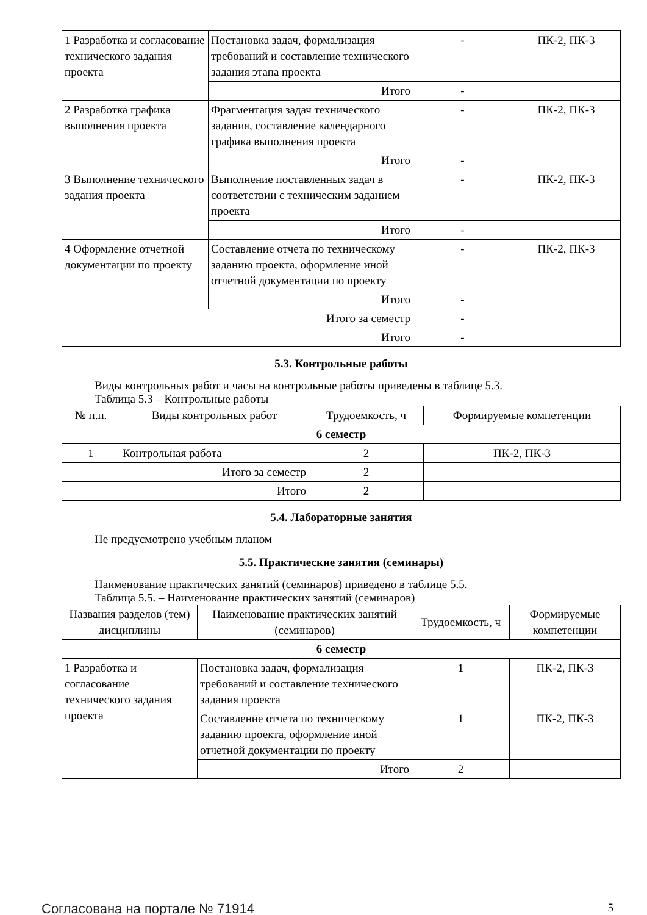| 1 Разработка и согласование технического задания проекта | Постановка задач, формализация требований и составление технического задания этапа проекта | - | ПК-2, ПК-3 |
| | Итого | - | |
| 2 Разработка графика выполнения проекта | Фрагментация задач технического задания, составление календарного графика выполнения проекта | - | ПК-2, ПК-3 |
| | Итого | - | |
| 3 Выполнение технического задания проекта | Выполнение поставленных задач в соответствии с техническим заданием проекта | - | ПК-2, ПК-3 |
| | Итого | - | |
| 4 Оформление отчетной документации по проекту | Составление отчета по техническому заданию проекта, оформление иной отчетной документации по проекту | - | ПК-2, ПК-3 |
| | Итого | - | |
| Итого за семестр | | - | |
| Итого | | - | |
5.3. Контрольные работы
Виды контрольных работ и часы на контрольные работы приведены в таблице 5.3.
Таблица 5.3 – Контрольные работы
| № п.п. | Виды контрольных работ | Трудоемкость, ч | Формируемые компетенции |
| --- | --- | --- | --- |
| 6 семестр | | | |
| 1 | Контрольная работа | 2 | ПК-2, ПК-3 |
| Итого за семестр | | 2 | |
| Итого | | 2 | |
5.4. Лабораторные занятия
Не предусмотрено учебным планом
5.5. Практические занятия (семинары)
Наименование практических занятий (семинаров) приведено в таблице 5.5.
Таблица 5.5. – Наименование практических занятий (семинаров)
| Названия разделов (тем) дисциплины | Наименование практических занятий (семинаров) | Трудоемкость, ч | Формируемые компетенции |
| --- | --- | --- | --- |
| 6 семестр | | | |
| 1 Разработка и согласование технического задания проекта | Постановка задач, формализация требований и составление технического задания проекта | 1 | ПК-2, ПК-3 |
| | Составление отчета по техническому заданию проекта, оформление иной отчетной документации по проекту | 1 | ПК-2, ПК-3 |
| | Итого | 2 | |
Согласована на портале № 71914 5